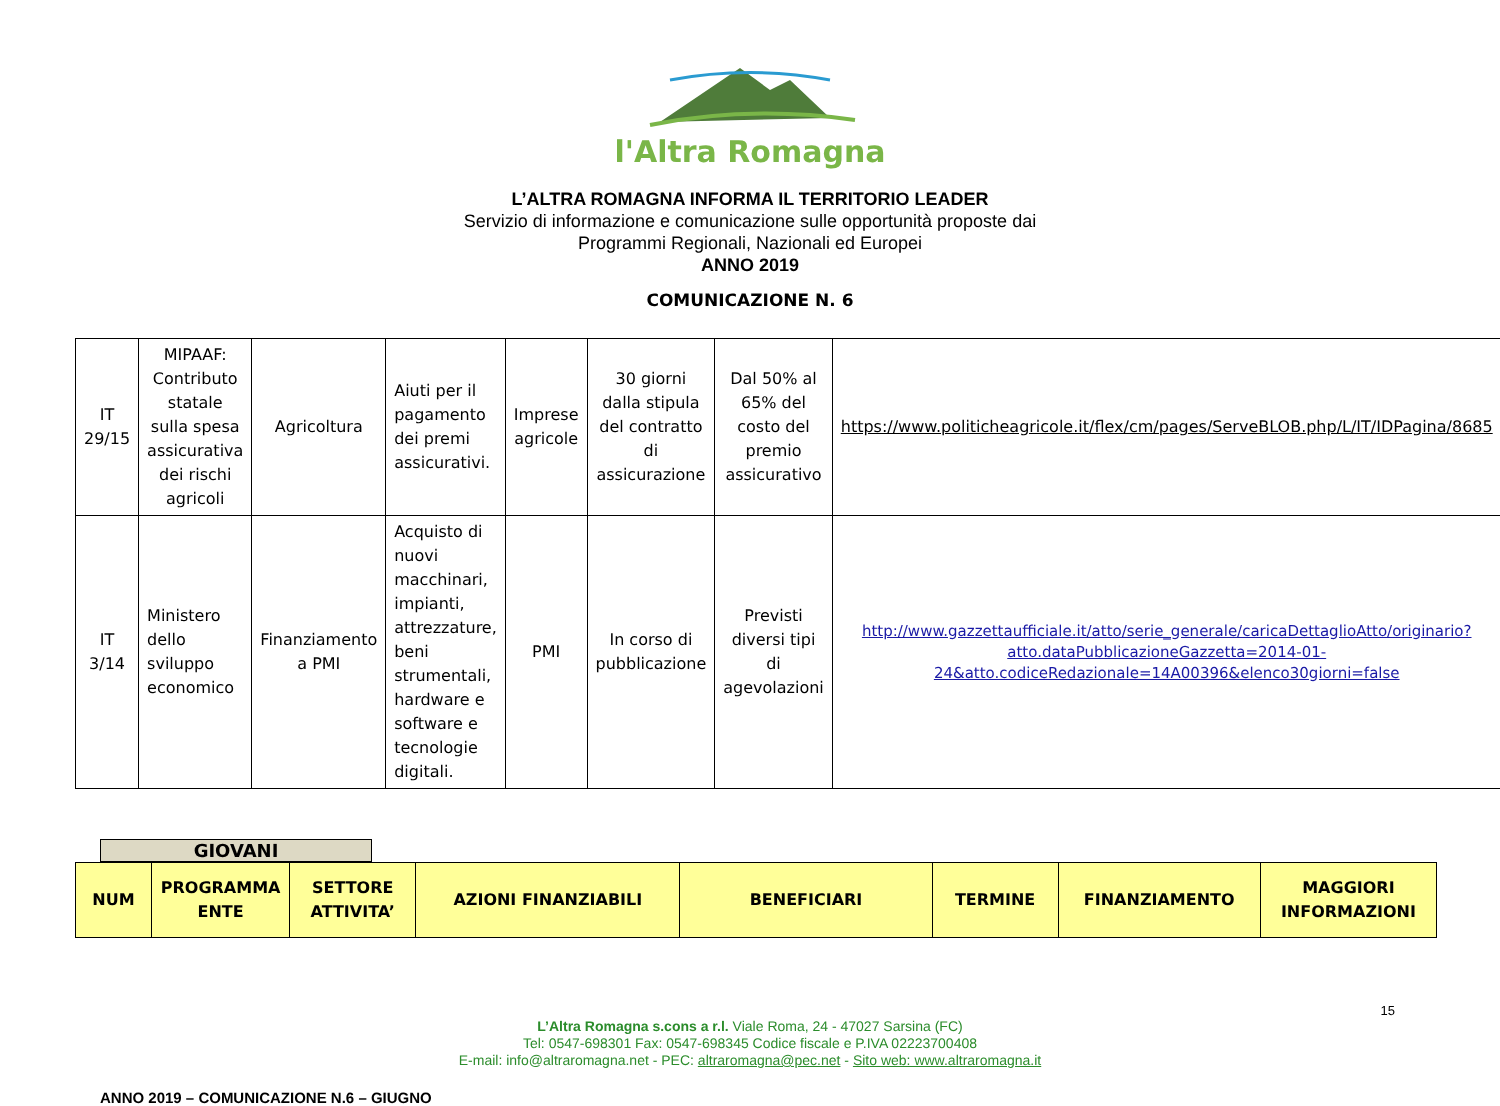l'Altra Romagna
L’ALTRA ROMAGNA INFORMA IL TERRITORIO LEADER
Servizio di informazione e comunicazione sulle opportunità proposte dai
Programmi Regionali, Nazionali ed Europei
ANNO 2019
COMUNICAZIONE N. 6
| IT 29/15 | MIPAAF: Contributo statale sulla spesa assicurativa dei rischi agricoli | Agricoltura | Aiuti per il pagamento dei premi assicurativi. | Imprese agricole | 30 giorni dalla stipula del contratto di assicurazione | Dal 50% al 65% del costo del premio assicurativo | https://www.politicheagricole.it/flex/cm/pages/ServeBLOB.php/L/IT/IDPagina/8685 |
| IT 3/14 | Ministero dello sviluppo economico | Finanziamento a PMI | Acquisto di nuovi macchinari, impianti, attrezzature, beni strumentali, hardware e software e tecnologie digitali. | PMI | In corso di pubblicazione | Previsti diversi tipi di agevolazioni | http://www.gazzettaufficiale.it/atto/serie_generale/caricaDettaglioAtto/originario?atto.dataPubblicazioneGazzetta=2014-01-24&atto.codiceRedazionale=14A00396&elenco30giorni=false |
GIOVANI
| NUM | PROGRAMMA ENTE | SETTORE ATTIVITA’ | AZIONI FINANZIABILI | BENEFICIARI | TERMINE | FINANZIAMENTO | MAGGIORI INFORMAZIONI |
| --- | --- | --- | --- | --- | --- | --- | --- |
15
L’Altra Romagna s.cons a r.l. Viale Roma, 24 - 47027 Sarsina (FC)
Tel: 0547-698301 Fax: 0547-698345 Codice fiscale e P.IVA 02223700408
E-mail: info@altraromagna.net - PEC: altraromagna@pec.net - Sito web: www.altraromagna.it
ANNO 2019 – COMUNICAZIONE N.6 – GIUGNO